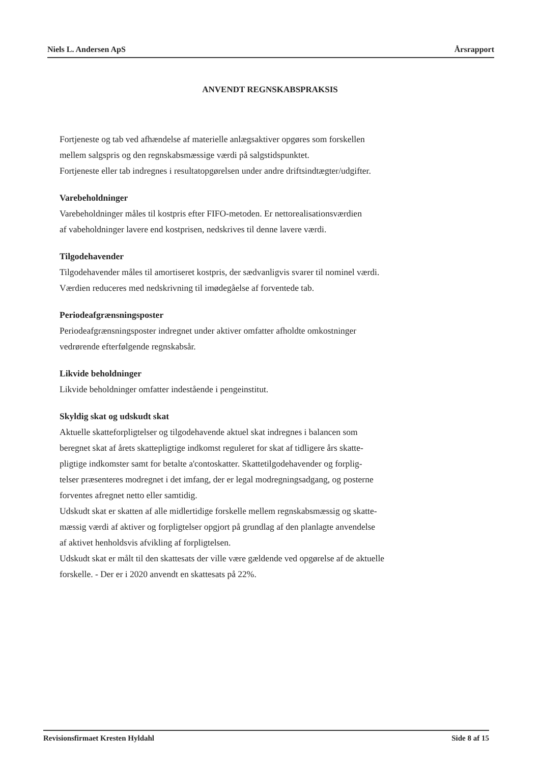Niels L. Andersen ApS Årsrapport
ANVENDT REGNSKABSPRAKSIS
Fortjeneste og tab ved afhændelse af materielle anlægsaktiver opgøres som forskellen
mellem salgspris og den regnskabsmæssige værdi på salgstidspunktet.
Fortjeneste eller tab indregnes i resultatopgørelsen under andre driftsindtægter/udgifter.
Varebeholdninger
Varebeholdninger måles til kostpris efter FIFO-metoden. Er nettorealisationsværdien
af vabeholdninger lavere end kostprisen, nedskrives til denne lavere værdi.
Tilgodehavender
Tilgodehavender måles til amortiseret kostpris, der sædvanligvis svarer til nominel værdi.
Værdien reduceres med nedskrivning til imødegåelse af forventede tab.
Periodeafgrænsningsposter
Periodeafgrænsningsposter indregnet under aktiver omfatter afholdte omkostninger
vedrørende efterfølgende regnskabsår.
Likvide beholdninger
Likvide beholdninger omfatter indestående i pengeinstitut.
Skyldig skat og udskudt skat
Aktuelle skatteforpligtelser og tilgodehavende aktuel skat indregnes i balancen som
beregnet skat af årets skattepligtige indkomst reguleret for skat af tidligere års skatte-
pligtige indkomster samt for betalte a'contoskatter. Skattetilgodehavender og forplig-
telser præsenteres modregnet i det imfang, der er legal modregningsadgang, og posterne
forventes afregnet netto eller samtidig.
Udskudt skat er skatten af alle midlertidige forskelle mellem regnskabsmæssig og skatte-
mæssig værdi af aktiver og forpligtelser opgjort på grundlag af den planlagte anvendelse
af aktivet henholdsvis afvikling af forpligtelsen.
Udskudt skat er målt til den skattesats der ville være gældende ved opgørelse af de aktuelle
forskelle. - Der er i 2020 anvendt en skattesats på 22%.
Revisionsfirmaet Kresten Hyldahl Side 8 af 15